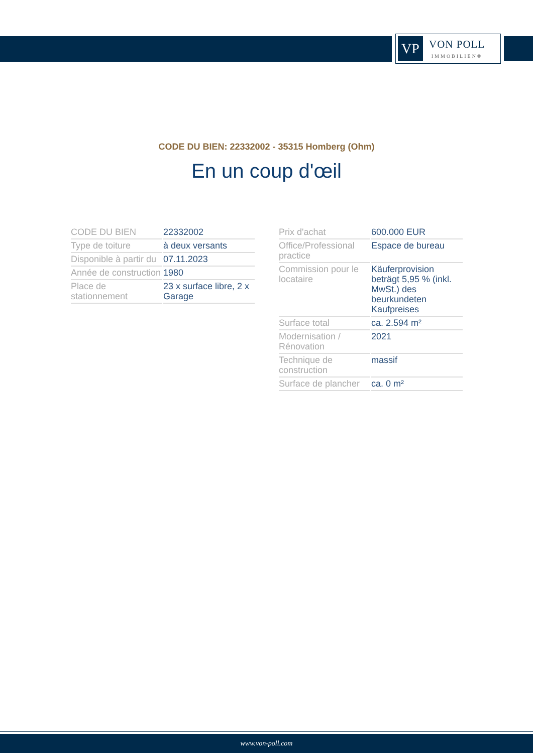VP
VON POLL
IMMOBILIEN®
CODE DU BIEN: 22332002 - 35315 Homberg (Ohm)
En un coup d'œil
| CODE DU BIEN | 22332002 |
| Type de toiture | à deux versants |
| Disponible à partir du | 07.11.2023 |
| Année de construction | 1980 |
| Place de stationnement | 23 x surface libre, 2 x Garage |
| Prix d'achat | 600.000 EUR |
| Office/Professional practice | Espace de bureau |
| Commission pour le locataire | Käuferprovision beträgt 5,95 % (inkl. MwSt.) des beurkundeten Kaufpreises |
| Surface total | ca. 2.594 m² |
| Modernisation / Rénovation | 2021 |
| Technique de construction | massif |
| Surface de plancher | ca. 0 m² |
www.von-poll.com